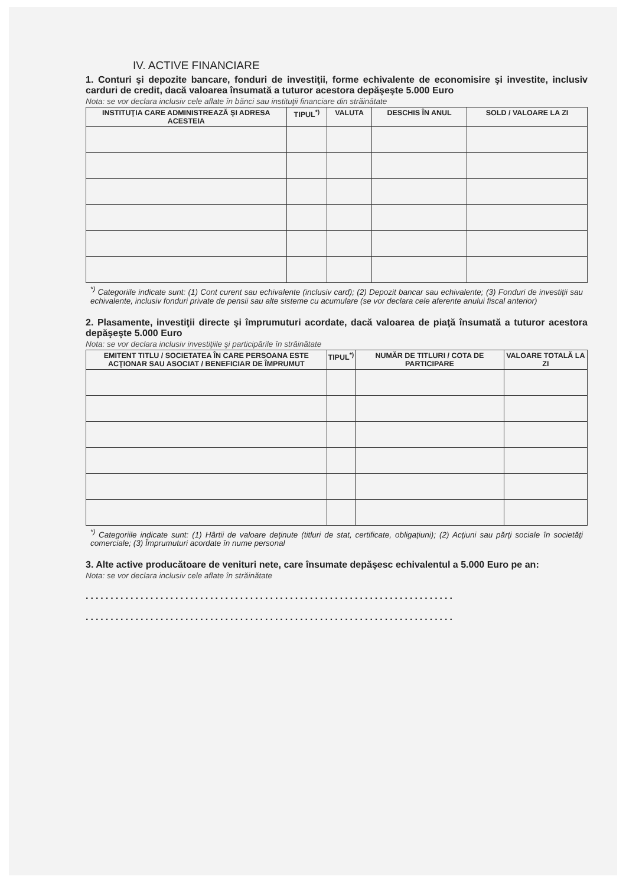IV. ACTIVE FINANCIARE
1. Conturi şi depozite bancare, fonduri de investiţii, forme echivalente de economisire şi investite, inclusiv carduri de credit, dacă valoarea însumată a tuturor acestora depăşeşte 5.000 Euro
Nota: se vor declara inclusiv cele aflate în bănci sau instituţii financiare din străinătate
| INSTITUŢIA CARE ADMINISTREAZĂ ŞI ADRESA ACESTEIA | TIPUL<sup>*)</sup> | VALUTA | DESCHIS ÎN ANUL | SOLD / VALOARE LA ZI |
| --- | --- | --- | --- | --- |
<sup>*)</sup> Categoriile indicate sunt: (1) Cont curent sau echivalente (inclusiv card); (2) Depozit bancar sau echivalente; (3) Fonduri de investiţii sau echivalente, inclusiv fonduri private de pensii sau alte sisteme cu acumulare (se vor declara cele aferente anului fiscal anterior)
2. Plasamente, investiţii directe şi împrumuturi acordate, dacă valoarea de piaţă însumată a tuturor acestora depăşeşte 5.000 Euro
Nota: se vor declara inclusiv investiţiile şi participările în străinătate
| EMITENT TITLU / SOCIETATEA ÎN CARE PERSOANA ESTE ACŢIONAR SAU ASOCIAT / BENEFICIAR DE ÎMPRUMUT | TIPUL<sup>*)</sup> | NUMĂR DE TITLURI / COTA DE PARTICIPARE | VALOARE TOTALĂ LA ZI |
| --- | --- | --- | --- |
<sup>*)</sup> Categoriile indicate sunt: (1) Hârtii de valoare deţinute (titluri de stat, certificate, obligaţiuni); (2) Acţiuni sau părţi sociale în societăţi comerciale; (3) Împrumuturi acordate în nume personal
3. Alte active producătoare de venituri nete, care însumate depăşesc echivalentul a 5.000 Euro pe an:
Nota: se vor declara inclusiv cele aflate în străinătate
..........................................................................
..........................................................................